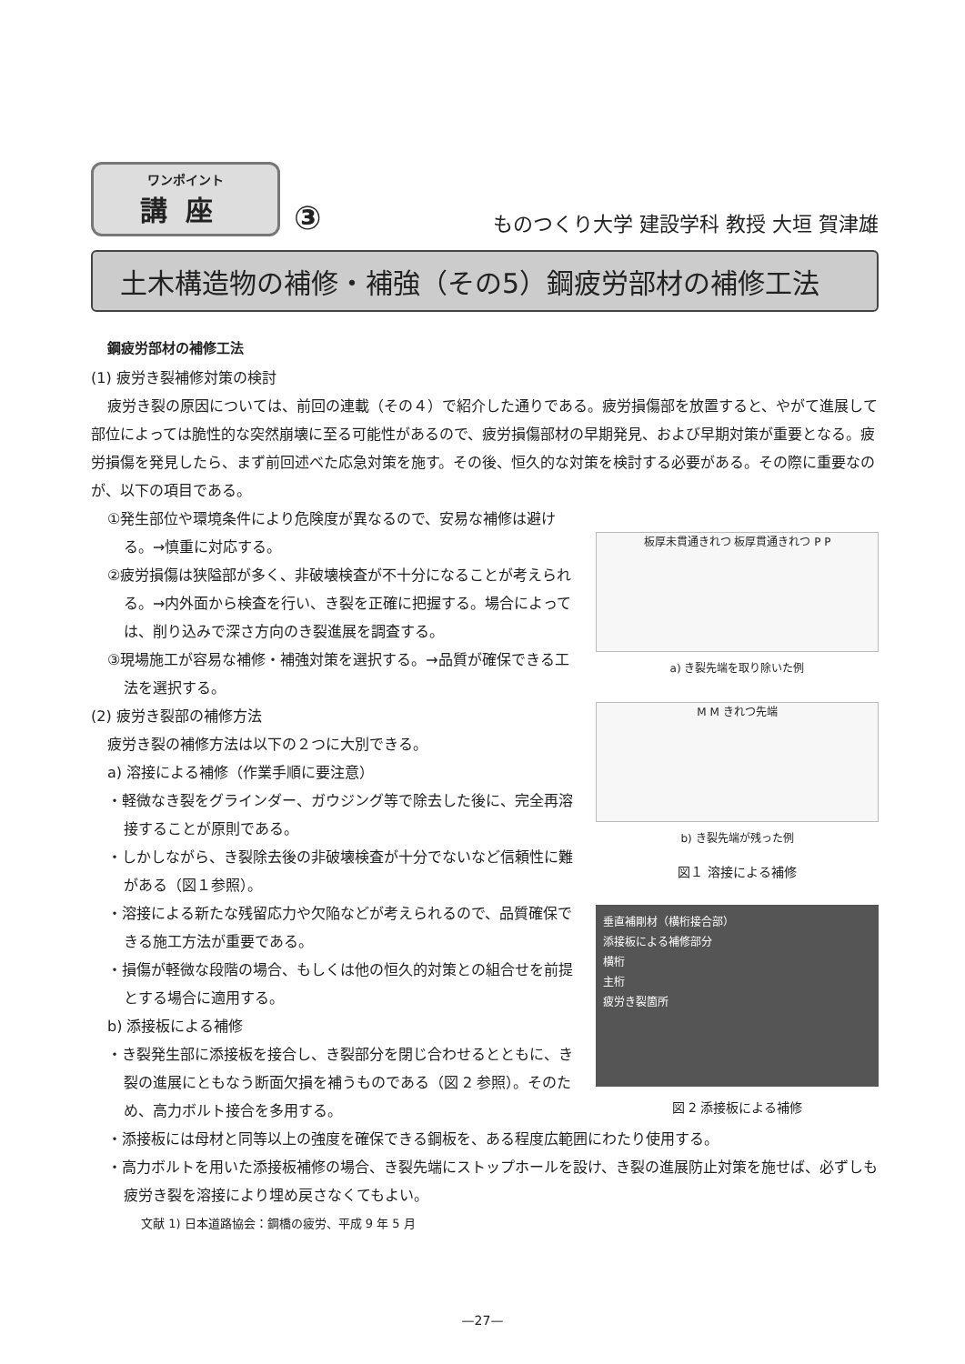ワンポイント
講座
③ ものつくり大学 建設学科 教授 大垣 賀津雄
土木構造物の補修・補強（その5）鋼疲労部材の補修工法
鋼疲労部材の補修工法
(1) 疲労き裂補修対策の検討
疲労き裂の原因については、前回の連載（その４）で紹介した通りである。疲労損傷部を放置すると、やがて進展して部位によっては脆性的な突然崩壊に至る可能性があるので、疲労損傷部材の早期発見、および早期対策が重要となる。疲労損傷を発見したら、まず前回述べた応急対策を施す。その後、恒久的な対策を検討する必要がある。その際に重要なのが、以下の項目である。
①発生部位や環境条件により危険度が異なるので、安易な補修は避ける。→慎重に対応する。
②疲労損傷は狭隘部が多く、非破壊検査が不十分になることが考えられる。→内外面から検査を行い、き裂を正確に把握する。場合によっては、削り込みで深さ方向のき裂進展を調査する。
③現場施工が容易な補修・補強対策を選択する。→品質が確保できる工法を選択する。
(2) 疲労き裂部の補修方法
疲労き裂の補修方法は以下の２つに大別できる。
a) 溶接による補修（作業手順に要注意）
・軽微なき裂をグラインダー、ガウジング等で除去した後に、完全再溶接することが原則である。
・しかしながら、き裂除去後の非破壊検査が十分でないなど信頼性に難がある（図１参照）。
・溶接による新たな残留応力や欠陥などが考えられるので、品質確保できる施工方法が重要である。
・損傷が軽微な段階の場合、もしくは他の恒久的対策との組合せを前提とする場合に適用する。
b) 添接板による補修
・き裂発生部に添接板を接合し、き裂部分を閉じ合わせるとともに、き裂の進展にともなう断面欠損を補うものである（図 2 参照）。そのため、高力ボルト接合を多用する。
板厚未貫通きれつ 板厚貫通きれつ P P
a) き裂先端を取り除いた例
M M きれつ先端
b) き裂先端が残った例
図１ 溶接による補修
垂直補剛材（横桁接合部）
添接板による補修部分
横桁
主桁
疲労き裂箇所
図 2 添接板による補修
・添接板には母材と同等以上の強度を確保できる鋼板を、ある程度広範囲にわたり使用する。
・高力ボルトを用いた添接板補修の場合、き裂先端にストップホールを設け、き裂の進展防止対策を施せば、必ずしも疲労き裂を溶接により埋め戻さなくてもよい。
文献 1) 日本道路協会：鋼橋の疲労、平成 9 年 5 月
—27—